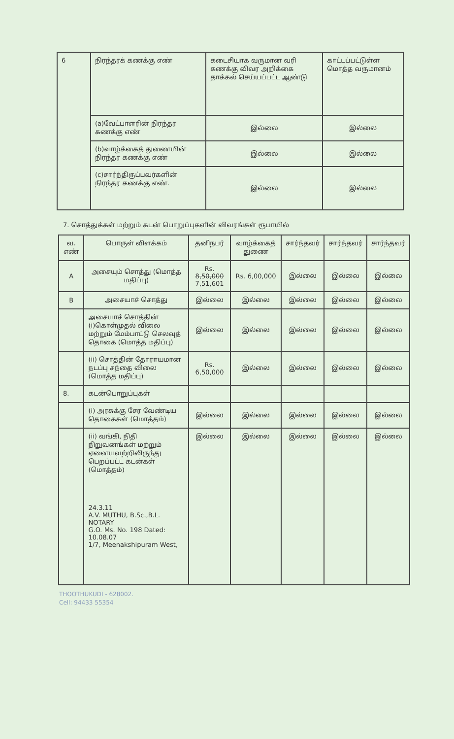| 6 | நிரந்தரக் கணக்கு எண் | கடைசியாக வருமான வரி கணக்கு விவர அறிக்கை தாக்கல் செய்யப்பட்ட ஆண்டு | காட்டப்பட்டுள்ள மொத்த வருமானம் |
| | (a)வேட்பாளரின் நிரந்தர கணக்கு எண் | இல்லை | இல்லை |
| | (b)வாழ்க்கைத் துணையின் நிரந்தர கணக்கு எண் | இல்லை | இல்லை |
| | (c)சார்ந்திருப்பவர்களின் நிரந்தர கணக்கு எண். | இல்லை | இல்லை |
7. சொத்துக்கள் மற்றும் கடன் பொறுப்புகளின் விவரங்கள் ரூபாயில்
| வ. எண் | பொருள் விளக்கம் | தனிநபர் | வாழ்க்கைத் துணை | சார்ந்தவர் | சார்ந்தவர் | சார்ந்தவர் |
| --- | --- | --- | --- | --- | --- | --- |
| A | அசையும் சொத்து (மொத்த மதிப்பு) | Rs. 8,50,000 7,51,601 | Rs. 6,00,000 | இல்லை | இல்லை | இல்லை |
| B | அசையாச் சொத்து | இல்லை | இல்லை | இல்லை | இல்லை | இல்லை |
| | அசையாச் சொத்தின் (i)கொள்முதல் விலை மற்றும் மேம்பாட்டு செலவுத் தொகை (மொத்த மதிப்பு) | இல்லை | இல்லை | இல்லை | இல்லை | இல்லை |
| | (ii) சொத்தின் தோராயமான நடப்பு சந்தை விலை (மொத்த மதிப்பு) | Rs. 6,50,000 | இல்லை | இல்லை | இல்லை | இல்லை |
| 8. | கடன்பொறுப்புகள் | | | | | |
| | (i) அரசுக்கு சேர வேண்டிய தொகைகள் (மொத்தம்) | இல்லை | இல்லை | இல்லை | இல்லை | இல்லை |
| | (ii) வங்கி, நிதி நிறுவனங்கள் மற்றும் ஏனையவற்றிலிருந்து பெறப்பட்ட கடன்கள் (மொத்தம்) 24.3.11 A.V. MUTHU, B.Sc.,B.L. NOTARY G.O. Ms. No. 198 Dated: 10.08.07 1/7, Meenakshipuram West, | இல்லை | இல்லை | இல்லை | இல்லை | இல்லை |
THOOTHUKUDI - 628002.
Cell: 94433 55354